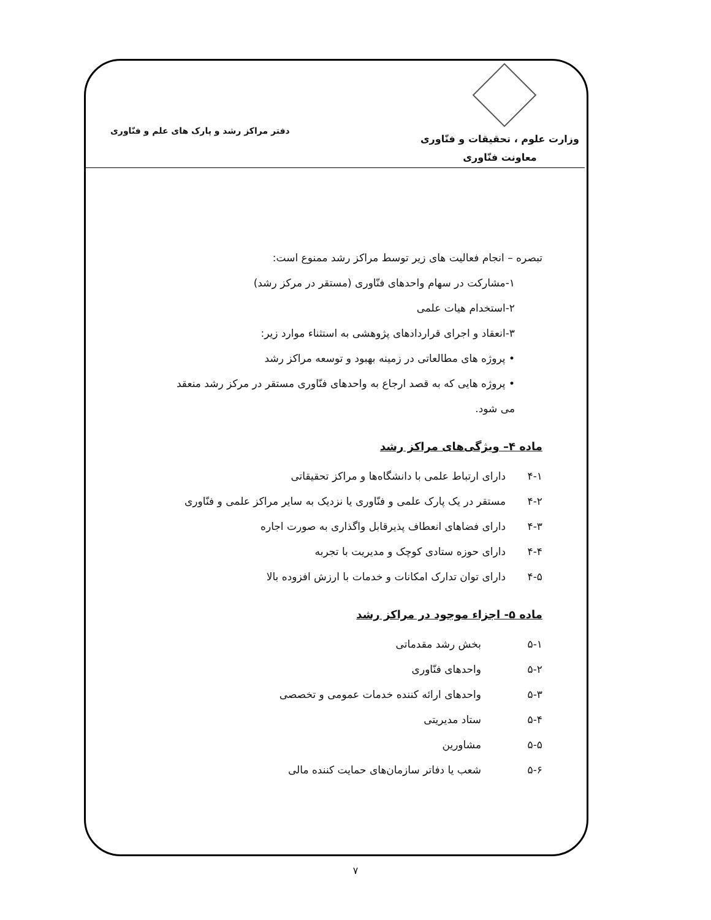وزارت علوم ، تحقیقات و فنّاوری
معاونت فنّاوری
دفتر مراکز رشد و پارک های علم و فنّاوری
تبصره – انجام فعالیت های زیر توسط مراکز رشد ممنوع است:
۱-مشارکت در سهام واحدهای فنّاوری (مستقر در مرکز رشد)
۲-استخدام هیات علمی
۳-انعقاد و اجرای قراردادهای پژوهشی به استثناء موارد زیر:
• پروژه های مطالعاتی در زمینه بهبود و توسعه مراکز رشد
• پروژه هایی که به قصد ارجاع به واحدهای فنّاوری مستقر در مرکز رشد منعقد می شود.
ماده ۴– ویژگی‌های مراکز رشد
۴-۱ دارای ارتباط علمی با دانشگاه‌ها و مراکز تحقیقاتی
۴-۲ مستقر در یک پارک علمی و فنّاوری یا نزدیک به سایر مراکز علمی و فنّاوری
۴-۳ دارای فضاهای انعطاف پذیرقابل واگذاری به صورت اجاره
۴-۴ دارای حوزه ستادی کوچک و مدیریت با تجربه
۴-۵ دارای توان تدارک امکانات و خدمات با ارزش افزوده بالا
ماده ۵- اجزاء موجود در مراکز رشد
۵-۱ بخش رشد مقدماتی
۵-۲ واحدهای فنّاوری
۵-۳ واحدهای ارائه کننده خدمات عمومی و تخصصی
۵-۴ ستاد مدیریتی
۵-۵ مشاورین
۵-۶ شعب یا دفاتر سازمان‌های حمایت کننده مالی
۷